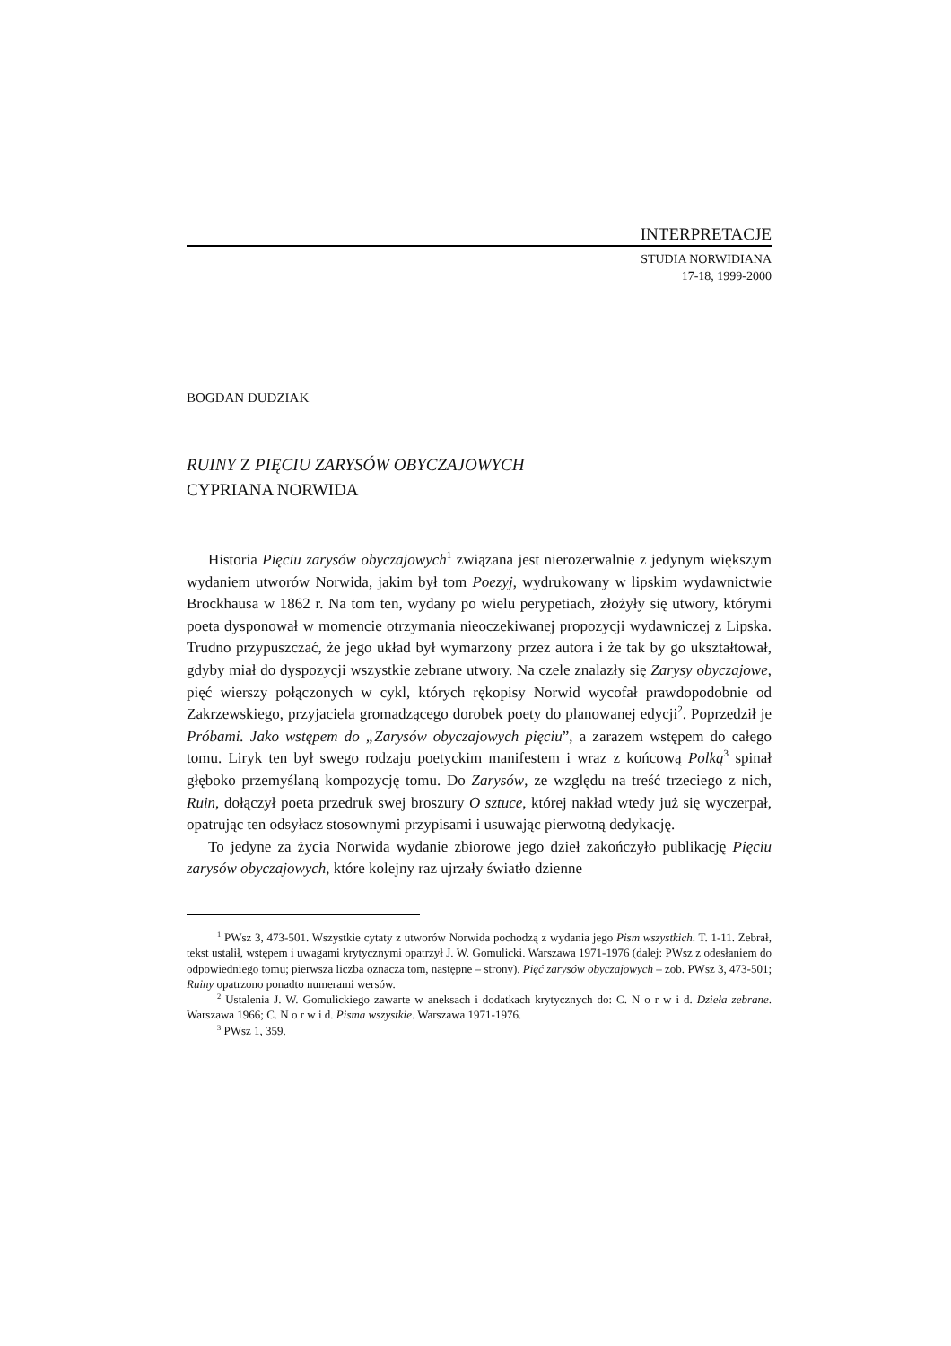INTERPRETACJE
STUDIA NORWIDIANA
17-18, 1999-2000
BOGDAN DUDZIAK
RUINY Z PIĘCIU ZARYSÓW OBYCZAJOWYCH
CYPRIANA NORWIDA
Historia Pięciu zarysów obyczajowych<sup>1</sup> związana jest nierozerwalnie z jedynym większym wydaniem utworów Norwida, jakim był tom Poezyj, wydrukowany w lipskim wydawnictwie Brockhausa w 1862 r. Na tom ten, wydany po wielu perypetiach, złożyły się utwory, którymi poeta dysponował w momencie otrzymania nieoczekiwanej propozycji wydawniczej z Lipska. Trudno przypuszczać, że jego układ był wymarzony przez autora i że tak by go ukształtował, gdyby miał do dyspozycji wszystkie zebrane utwory. Na czele znalazły się Zarysy obyczajowe, pięć wierszy połączonych w cykl, których rękopisy Norwid wycofał prawdopodobnie od Zakrzewskiego, przyjaciela gromadzącego dorobek poety do planowanej edycji<sup>2</sup>. Poprzedził je Próbami. Jako wstępem do „Zarysów obyczajowych pięciu”, a zarazem wstępem do całego tomu. Liryk ten był swego rodzaju poetyckim manifestem i wraz z końcową Polką<sup>3</sup> spinał głęboko przemyślaną kompozycję tomu. Do Zarysów, ze względu na treść trzeciego z nich, Ruin, dołączył poeta przedruk swej broszury O sztuce, której nakład wtedy już się wyczerpał, opatrując ten odsyłacz stosownymi przypisami i usuwając pierwotną dedykację.
To jedyne za życia Norwida wydanie zbiorowe jego dzieł zakończyło publikację Pięciu zarysów obyczajowych, które kolejny raz ujrzały światło dzienne
<sup>1</sup> PWsz 3, 473-501. Wszystkie cytaty z utworów Norwida pochodzą z wydania jego Pism wszystkich. T. 1-11. Zebrał, tekst ustalił, wstępem i uwagami krytycznymi opatrzył J. W. Gomulicki. Warszawa 1971-1976 (dalej: PWsz z odesłaniem do odpowiedniego tomu; pierwsza liczba oznacza tom, następne – strony). Pięć zarysów obyczajowych – zob. PWsz 3, 473-501; Ruiny opatrzono ponadto numerami wersów.
<sup>2</sup> Ustalenia J. W. Gomulickiego zawarte w aneksach i dodatkach krytycznych do: C. N o r w i d. Dzieła zebrane. Warszawa 1966; C. N o r w i d. Pisma wszystkie. Warszawa 1971-1976.
<sup>3</sup> PWsz 1, 359.